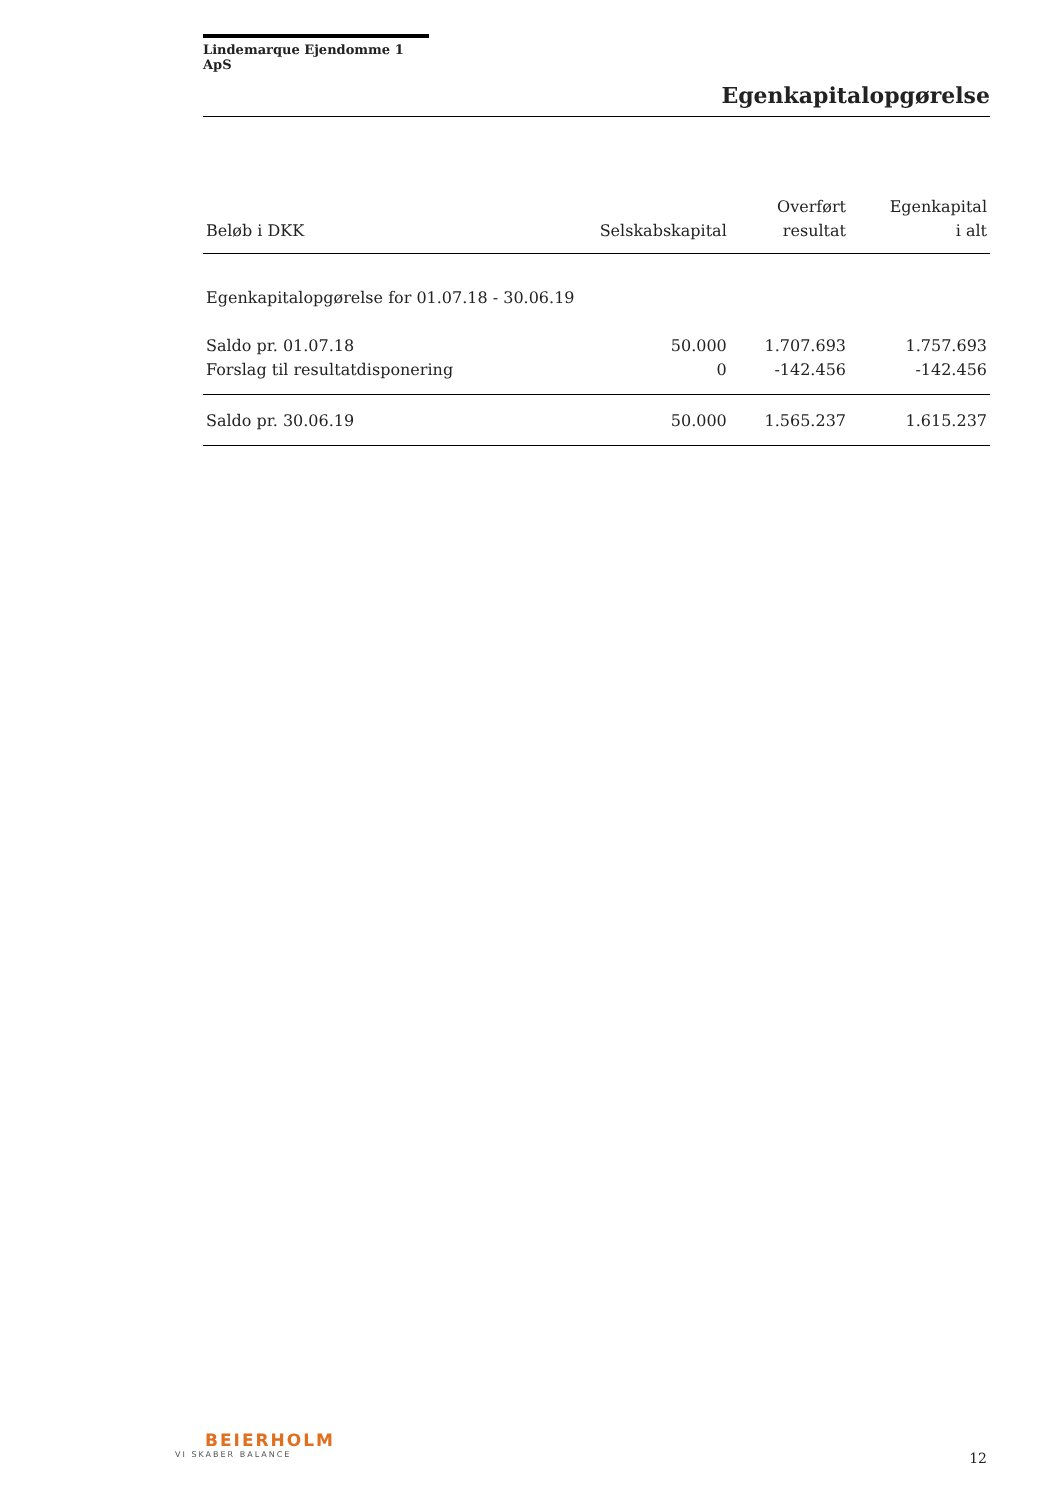Lindemarque Ejendomme 1 ApS
Egenkapitalopgørelse
| Beløb i DKK | Selskabskapital | Overført resultat | Egenkapital i alt |
| --- | --- | --- | --- |
| Egenkapitalopgørelse for 01.07.18 - 30.06.19 | | | |
| Saldo pr. 01.07.18 | 50.000 | 1.707.693 | 1.757.693 |
| Forslag til resultatdisponering | 0 | -142.456 | -142.456 |
| Saldo pr. 30.06.19 | 50.000 | 1.565.237 | 1.615.237 |
BEIERHOLM
VI SKABER BALANCE
12